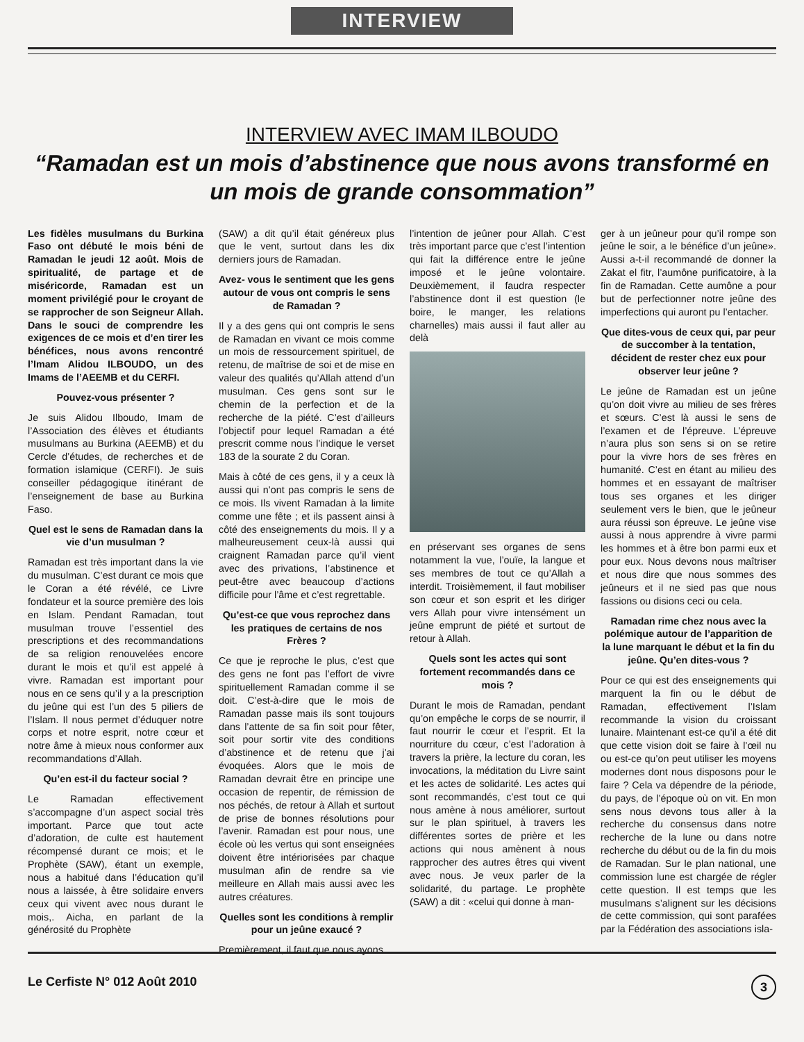INTERVIEW
INTERVIEW AVEC IMAM ILBOUDO
“Ramadan est un mois d’abstinence que nous avons transformé en un mois de grande consommation”
Les fidèles musulmans du Burkina Faso ont débuté le mois béni de Ramadan le jeudi 12 août. Mois de spiritualité, de partage et de miséricorde, Ramadan est un moment privilégié pour le croyant de se rapprocher de son Seigneur Allah. Dans le souci de comprendre les exigences de ce mois et d’en tirer les bénéfices, nous avons rencontré l’Imam Alidou ILBOUDO, un des Imams de l’AEEMB et du CERFI.
Pouvez-vous présenter ?
Je suis Alidou Ilboudo, Imam de l’Association des élèves et étudiants musulmans au Burkina (AEEMB) et du Cercle d’études, de recherches et de formation islamique (CERFI). Je suis conseiller pédagogique itinérant de l’enseignement de base au Burkina Faso.
Quel est le sens de Ramadan dans la vie d’un musulman ?
Ramadan est très important dans la vie du musulman. C’est durant ce mois que le Coran a été révélé, ce Livre fondateur et la source première des lois en Islam. Pendant Ramadan, tout musulman trouve l’essentiel des prescriptions et des recommandations de sa religion renouvelées encore durant le mois et qu’il est appelé à vivre. Ramadan est important pour nous en ce sens qu’il y a la prescription du jeûne qui est l’un des 5 piliers de l’Islam. Il nous permet d’éduquer notre corps et notre esprit, notre cœur et notre âme à mieux nous conformer aux recommandations d’Allah.
Qu’en est-il du facteur social ?
Le Ramadan effectivement s’accompagne d’un aspect social très important. Parce que tout acte d’adoration, de culte est hautement récompensé durant ce mois; et le Prophète (SAW), étant un exemple, nous a habitué dans l’éducation qu’il nous a laissée, à être solidaire envers ceux qui vivent avec nous durant le mois,. Aicha, en parlant de la générosité du Prophète
(SAW) a dit qu’il était généreux plus que le vent, surtout dans les dix derniers jours de Ramadan.
Avez- vous le sentiment que les gens autour de vous ont compris le sens de Ramadan ?
Il y a des gens qui ont compris le sens de Ramadan en vivant ce mois comme un mois de ressourcement spirituel, de retenu, de maîtrise de soi et de mise en valeur des qualités qu’Allah attend d’un musulman. Ces gens sont sur le chemin de la perfection et de la recherche de la piété. C’est d’ailleurs l’objectif pour lequel Ramadan a été prescrit comme nous l’indique le verset 183 de la sourate 2 du Coran.
Mais à côté de ces gens, il y a ceux là aussi qui n’ont pas compris le sens de ce mois. Ils vivent Ramadan à la limite comme une fête ; et ils passent ainsi à côté des enseignements du mois. Il y a malheureusement ceux-là aussi qui craignent Ramadan parce qu’il vient avec des privations, l’abstinence et peut-être avec beaucoup d’actions difficile pour l’âme et c’est regrettable.
Qu’est-ce que vous reprochez dans les pratiques de certains de nos Frères ?
Ce que je reproche le plus, c’est que des gens ne font pas l’effort de vivre spirituellement Ramadan comme il se doit. C’est-à-dire que le mois de Ramadan passe mais ils sont toujours dans l’attente de sa fin soit pour fêter, soit pour sortir vite des conditions d’abstinence et de retenu que j’ai évoquées. Alors que le mois de Ramadan devrait être en principe une occasion de repentir, de rémission de nos péchés, de retour à Allah et surtout de prise de bonnes résolutions pour l’avenir. Ramadan est pour nous, une école où les vertus qui sont enseignées doivent être intériorisées par chaque musulman afin de rendre sa vie meilleure en Allah mais aussi avec les autres créatures.
Quelles sont les conditions à remplir pour un jeûne exaucé ?
Premièrement, il faut que nous ayons
l’intention de jeûner pour Allah. C’est très important parce que c’est l’intention qui fait la différence entre le jeûne imposé et le jeûne volontaire. Deuxièmement, il faudra respecter l’abstinence dont il est question (le boire, le manger, les relations charnelles) mais aussi il faut aller au delà
en préservant ses organes de sens notamment la vue, l’ouïe, la langue et ses membres de tout ce qu’Allah a interdit. Troisièmement, il faut mobiliser son cœur et son esprit et les diriger vers Allah pour vivre intensément un jeûne emprunt de piété et surtout de retour à Allah.
Quels sont les actes qui sont fortement recommandés dans ce mois ?
Durant le mois de Ramadan, pendant qu’on empêche le corps de se nourrir, il faut nourrir le cœur et l’esprit. Et la nourriture du cœur, c’est l’adoration à travers la prière, la lecture du coran, les invocations, la méditation du Livre saint et les actes de solidarité. Les actes qui sont recommandés, c’est tout ce qui nous amène à nous améliorer, surtout sur le plan spirituel, à travers les différentes sortes de prière et les actions qui nous amènent à nous rapprocher des autres êtres qui vivent avec nous. Je veux parler de la solidarité, du partage. Le prophète (SAW) a dit : «celui qui donne à man-
ger à un jeûneur pour qu’il rompe son jeûne le soir, a le bénéfice d’un jeûne». Aussi a-t-il recommandé de donner la Zakat el fitr, l’aumône purificatoire, à la fin de Ramadan. Cette aumône a pour but de perfectionner notre jeûne des imperfections qui auront pu l’entacher.
Que dites-vous de ceux qui, par peur de succomber à la tentation, décident de rester chez eux pour observer leur jeûne ?
Le jeûne de Ramadan est un jeûne qu’on doit vivre au milieu de ses frères et sœurs. C’est là aussi le sens de l’examen et de l’épreuve. L’épreuve n’aura plus son sens si on se retire pour la vivre hors de ses frères en humanité. C’est en étant au milieu des hommes et en essayant de maîtriser tous ses organes et les diriger seulement vers le bien, que le jeûneur aura réussi son épreuve. Le jeûne vise aussi à nous apprendre à vivre parmi les hommes et à être bon parmi eux et pour eux. Nous devons nous maîtriser et nous dire que nous sommes des jeûneurs et il ne sied pas que nous fassions ou disions ceci ou cela.
Ramadan rime chez nous avec la polémique autour de l’apparition de la lune marquant le début et la fin du jeûne. Qu’en dites-vous ?
Pour ce qui est des enseignements qui marquent la fin ou le début de Ramadan, effectivement l’Islam recommande la vision du croissant lunaire. Maintenant est-ce qu’il a été dit que cette vision doit se faire à l’œil nu ou est-ce qu’on peut utiliser les moyens modernes dont nous disposons pour le faire ? Cela va dépendre de la période, du pays, de l’époque où on vit. En mon sens nous devons tous aller à la recherche du consensus dans notre recherche de la lune ou dans notre recherche du début ou de la fin du mois de Ramadan. Sur le plan national, une commission lune est chargée de régler cette question. Il est temps que les musulmans s’alignent sur les décisions de cette commission, qui sont parafées par la Fédération des associations isla-
Le Cerfiste N° 012 Août 2010 3